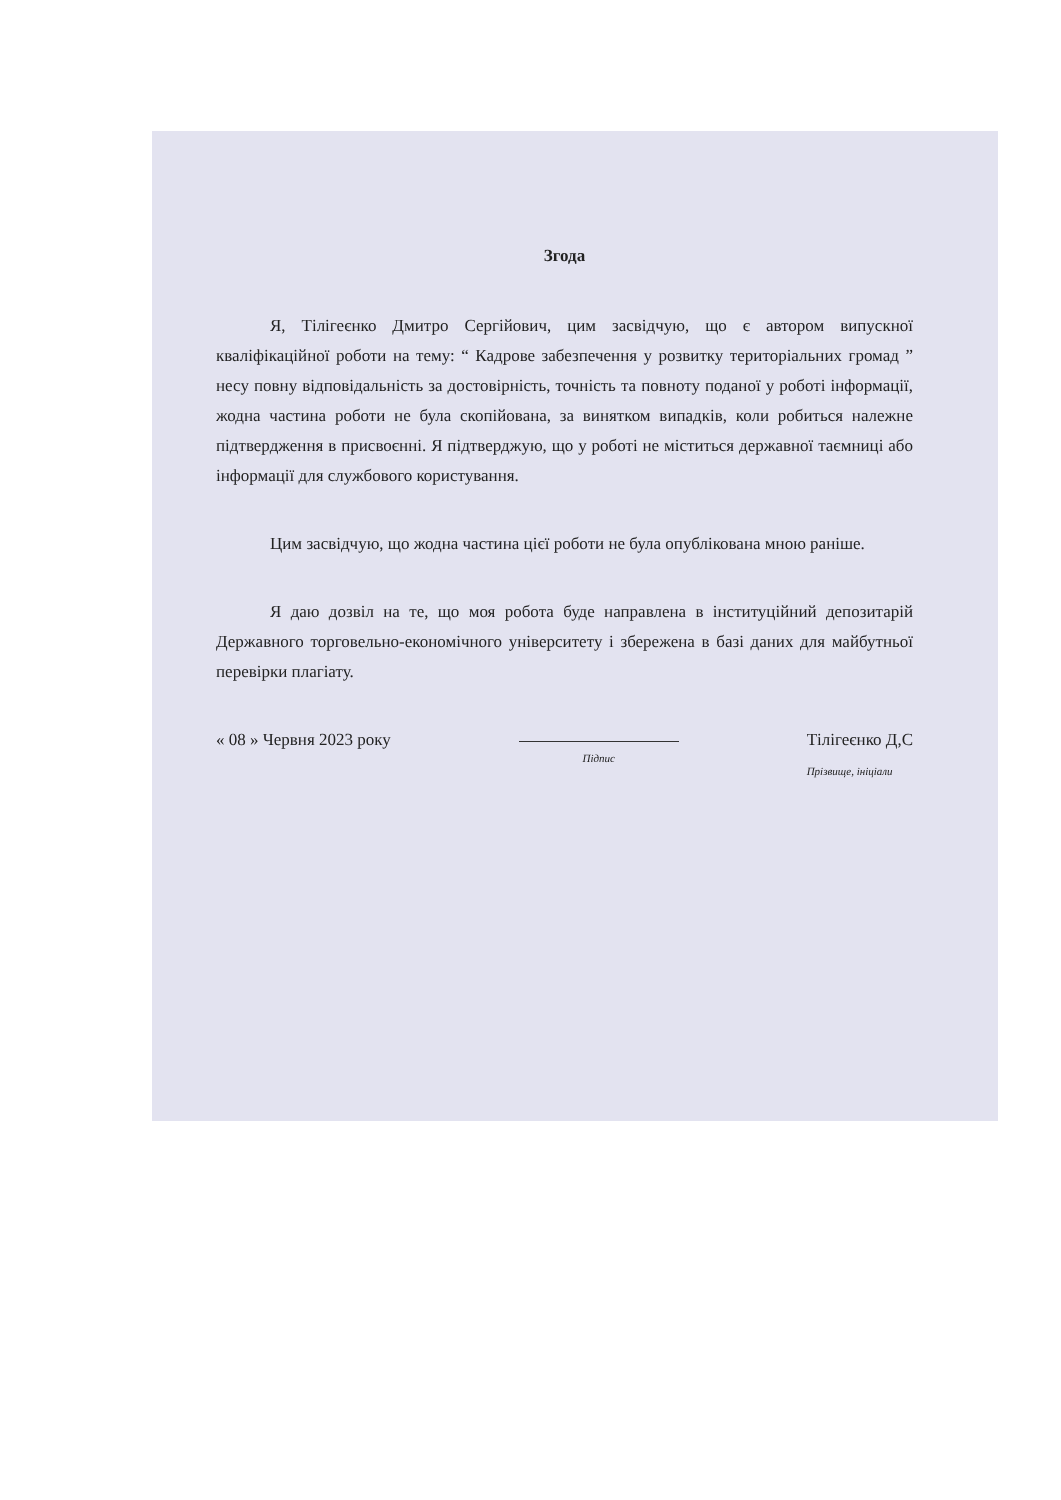Згода
Я, Тілігеєнко Дмитро Сергійович, цим засвідчую, що є автором випускної кваліфікаційної роботи на тему: “ Кадрове забезпечення у розвитку територіальних громад ” несу повну відповідальність за достовірність, точність та повноту поданої у роботі інформації, жодна частина роботи не була скопійована, за винятком випадків, коли робиться належне підтвердження в присвоєнні. Я підтверджую, що у роботі не міститься державної таємниці або інформації для службового користування.
Цим засвідчую, що жодна частина цієї роботи не була опублікована мною раніше.
Я даю дозвіл на те, що моя робота буде направлена в інституційний депозитарій Державного торговельно-економічного університету і збережена в базі даних для майбутньої перевірки плагіату.
« 08 » Червня 2023 року
Підпис
Тілігеєнко Д,С
Прізвище, ініціали